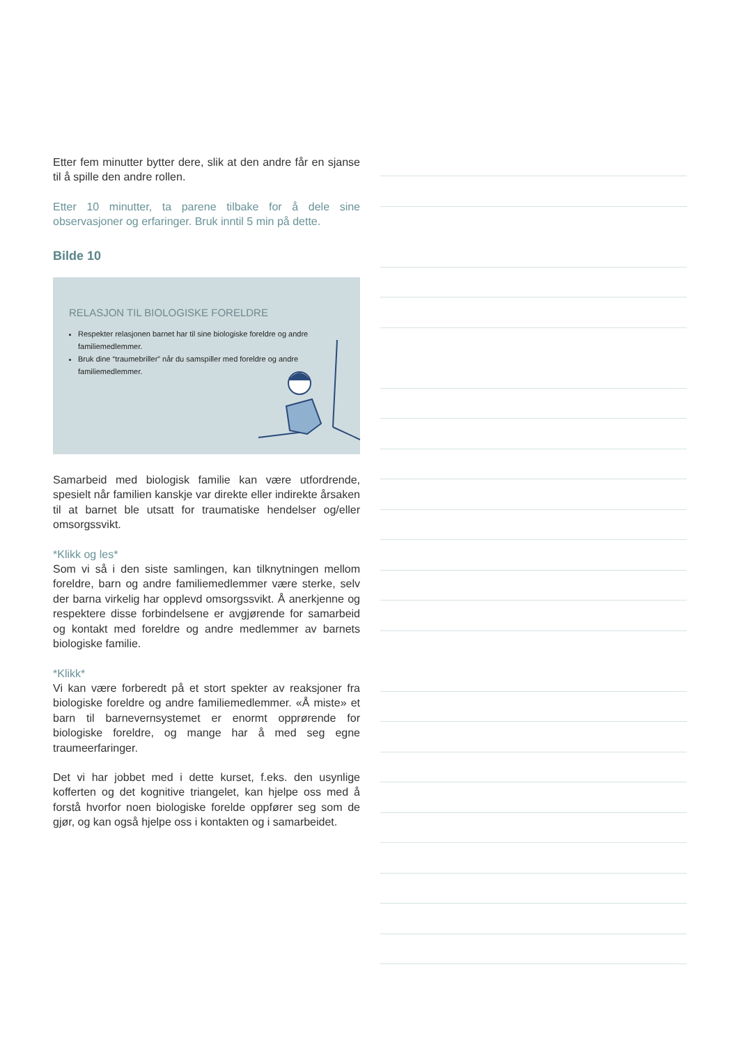Etter fem minutter bytter dere, slik at den andre får en sjanse til å spille den andre rollen.
Etter 10 minutter, ta parene tilbake for å dele sine observasjoner og erfaringer. Bruk inntil 5 min på dette.
Bilde 10
RELASJON TIL BIOLOGISKE FORELDRE
Respekter relasjonen barnet har til sine biologiske foreldre og andre familiemedlemmer.
Bruk dine “traumebriller” når du samspiller med foreldre og andre familiemedlemmer.
Samarbeid med biologisk familie kan være utfordrende, spesielt når familien kanskje var direkte eller indirekte årsaken til at barnet ble utsatt for traumatiske hendelser og/eller omsorgssvikt.
*Klikk og les*
Som vi så i den siste samlingen, kan tilknytningen mellom foreldre, barn og andre familiemedlemmer være sterke, selv der barna virkelig har opplevd omsorgssvikt. Å anerkjenne og respektere disse forbindelsene er avgjørende for samarbeid og kontakt med foreldre og andre medlemmer av barnets biologiske familie.
*Klikk*
Vi kan være forberedt på et stort spekter av reaksjoner fra biologiske foreldre og andre familiemedlemmer. «Å miste» et barn til barnevernsystemet er enormt opprørende for biologiske foreldre, og mange har å med seg egne traumeerfaringer.
Det vi har jobbet med i dette kurset, f.eks. den usynlige kofferten og det kognitive triangelet, kan hjelpe oss med å forstå hvorfor noen biologiske forelde oppfører seg som de gjør, og kan også hjelpe oss i kontakten og i samarbeidet.